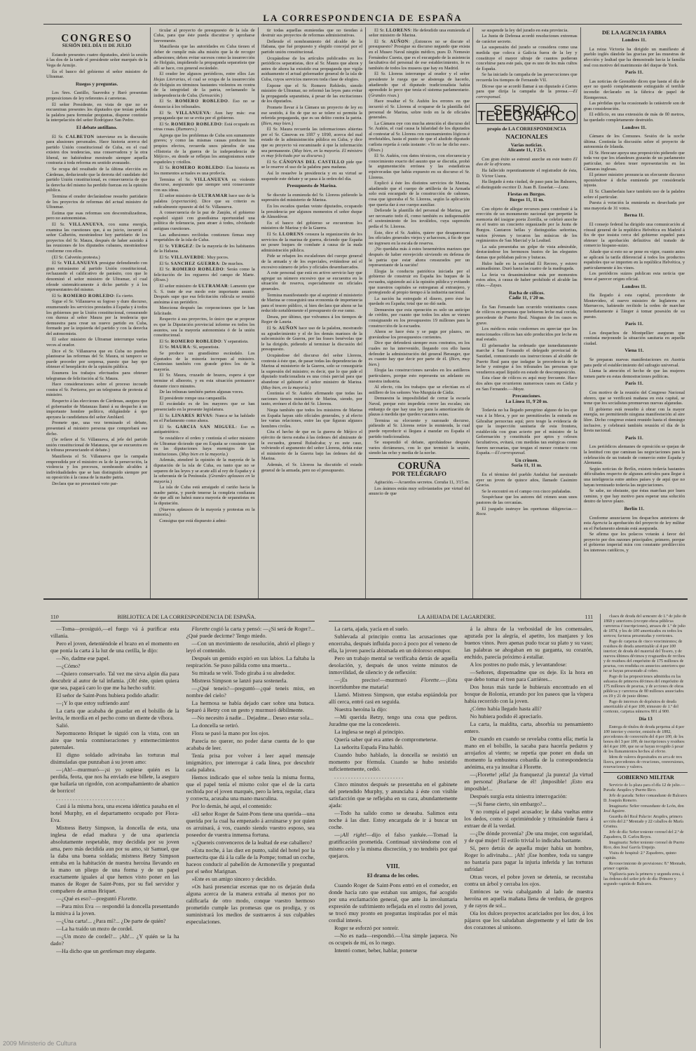LA CORRESPONDENCIA DE ESPAÑA
CONGRESO
SESIÓN DEL DÍA 11 DE JULIO
Estando presentes cuatro diputados, abrió la sesión á las dos de la tarde el presidente señor marqués de la Vega de Armijo.
En el banco del gobierno el señor ministro de Ultramar.
Ruegos y preguntas.
Los Sres. Castillo, Saavedra y Baró presentan proposiciones de ley referentes á carreteras.
El señor Presidente, en vista de que no se encuentran presentes los diputados que tenían pedida la palabra para formular preguntas, dispone continúe la interpelación del señor Rodríguez San Pedro.
El debate antillano.
El Sr. CALBETON interviene en la discusión para alusiones personales. Hace historia acerca del partido Unión constitucional de Cuba, en el cual existen dos tendencias, una conservadora y la otra liberal, no habiéndose mostrado siempre aquella contraria á toda reforma en sentido avanzado.
Se ocupa del resultado de la última elección en Cárdenas, deduciendo que la derrota del candidato del partido Unión constitucional, es consecuencia de que la derecha del mismo ha perdido fuerzas en la opinión pública.
Termina el orador declarándose resuelto partidario de los proyectos de reformas del actual ministro de Ultramar.
Estima que esas reformas son descentralizadoras, pero no autonomistas.
El Sr. VILLANUEVA, con suma energía, examina las cuestiones que, á su juicio, incurrió el señor Calbetón, mostrándose hoy partidario de los proyectos del Sr. Maura, después de haber asistido á las reuniones de los diputados cubanos, mostrándose conforme con ellos.
(El Sr. Calvetón protesta.)
El Sr. VILLANUEVA prosigue defendiendo con gran entusiasmo al partido Unión constitucional, rechazando el calificativo de parásito, con que lo denominó el señor ministro de Ultramar, el cual ofende sistemáticamente á dicho partido y á los representantes del mismo.
El Sr. ROMERO ROBLEDO: Es cierto.
Sigue el Sr. Villanueva su fogoso y duro discurso, enumerando los servicios prestados á España y á todos los gobiernos por la Unión constitucional, censurando con dureza al señor Maura por la tendencia que demuestra para crear un nuevo partido en Cuba, formado por la izquierda del partido y con la derecha del autonomista.
El señor ministro de Ultramar interrumpe varias veces al orador.
Dice el Sr. Villanueva que en Cuba no pueden plantearse las reformas del Sr. Maura, ni tampoco se puede proceder por sorpresa, puesto que hay que obtener el beneplácito de la opinión pública.
Enumera los trabajos efectuados para obtener telegramas de felicitación al Sr. Maura.
Hace consideraciones sobre el proceso incoado contra el Sr. Pertierra, por un telegrama de protesta al ministro.
Respecto á las elecciones de Cárdenas, asegura que el gobernador de Matanzas llamó á su despacho á un importante hombre político, obligándole á que apoyara la candidatura del señor Amblard.
Promete que, una vez terminado el debate, presentará al ministro persona que comprobará ese dicho.
(Se refiere al Sr. Villanueva, al jefe del partido unión constitucional de Matanzas, que se encuentra en la tribuna presenciando el debate.)
Manifiesta el Sr. Villanueva que la campaña emprendida por el ministro es la de la persecución, la violencia y los procesos, nombrando alcaldes á individualidades que se han distinguido siempre por su oposición á la causa de la madre patria.
Declara que no presentará voto par-
ticular al proyecto de presupuesto de la isla de Cuba, para que éste pueda discutirse y aprobarse brevemente.
Manifiesta que las autoridades en Cuba tienen el deber de cumplir más alta misión que la de recoger adhesiones; deben evitar sucesos como la insurrección de Holguín, impidiendo la propaganda separatista que allí se hace, con general escándalo.
El orador lee algunos periódicos, entre ellos Las Hojas Literarias, el cual se ocupa de la insurrección de Holguín en términos bastantes violentos en contra de la integridad de la patria, reclamando la independencia de Cuba. (Sensación.)
El Sr. ROMERO ROBLEDO. Eso no se denuncia á los tribunales.
El Sr. VILLANUEVA: Aun hay más: esa propaganda que no se evita por el gobierno.
El Sr. ROMERO ROBLEDO: Está ocupado en otras cosas. (Rumores.)
Agrega que los problemas de Cuba son sumamente graves; y como las mismas causas producen los propios efectos, recuerda unos párrafos de una «Historia de la guerra de la independencia de Méjico», en donde se reflejan los antagonismos entre españoles y criollos.
El Sr. ROMERO ROBLEDO: Esa historia en los momentos actuales es una profecía.
Termina el Sr. VILLANUEVA su violento discurso, asegurando que siempre será consecuente con sus ideas.
El señor ministro de ULTRAMAR hace uso de la palabra (expectación). Dice que su criterio es radicalmente opuesto al del Sr. Villanueva.
A consecuencia de la paz de Zanjón, el gobierno español siguió con grandísima oportunidad una política de tolerancia, para atraer á todos, olvidando antiguas cuestiones.
Las adhesiones recibidas contienen firmas muy respetables de la isla de Cuba.
El Sr. VERGEZ: De la mayoría de los habitantes de la Habana.
El Sr. VILLAVERDE: Muy pocos.
El Sr. SANCHEZ GUERRA: De muchos.
El Sr. ROMERO ROBLEDO: Serán como la felicitación de los regueros del campo de Marte. (Risas.)
El señor ministro de ULTRAMAR: Lamento que S. S. trate de ese modo este importante asunto. Después supe que esa felicitación ridícula se remitió anónima á un periódico.
Menciona después las corporaciones que le han felicitado.
Respecto á sus proyectos, lo único que se propone es que la Diputación provincial informe en todos los asuntos, sea la mayoría autonomista ó de la unión constitucional.
El Sr. ROMERO ROBLEDO: Y separatista.
El Sr. MAURA: Sí, separatista.
Se produce un grandísimo escándalo. Los diputados de la minoría increpan al ministro. Contestan también con grande gritos los de la mayoría.
El Sr. Maura, cruzado de brazos, espera á que termine el alboroto, y en esta situación permanece durante cinco minutos.
De las tribunas también parten algunas voces.
El presidente rompe una campanilla.
El escándalo es de los mayores que se han presenciado en la presente legislatura.
El Sr. LINARES RIVAS: Nunca se ha hablado en el Parlamento como ahora.
El Sr. GARCIA SAN MIGUEL: Eso es antipatriótico.
Se restablece el orden y continúa el señor ministro de Ultramar diciendo que en España se consiente que en las diputaciones haya enemigos de las instituciones. (Muy bien en la mayoría.)
Además, atenderé la opinión de la mayoría de la diputación de la isla de Cuba, en tanto que no se separen de las leyes y se acate allí al rey de España y á la soberanía de la Península. (Grandes aplausos en la mayoría.)
La isla de Cuba está arraigado el cariño hacia la madre patria, y puede tenerse la completa confianza de que allí no habrá nunca mayoría de separatistas en la diputación.
(Nuevos aplausos de la mayoría y protestas en la minoría.)
Consigna que está dispuesto á admi-
tir todas aquellas enmiendas que no tiendan á destruir sus proyectos de reformas administrativas.
Defiende el nombramiento del alcalde de la Habana, que fué propuesto y elegido concejal por el partido unión constitucional.
Ocupándose de los artículos publicados en los periódicos separatistas, dice al Sr. Maura que ahora y antes de ahora ha existido esa propaganda que vigila asiduamente el actual gobernador general de la isla de Cuba, cuyos servicios merecen toda clase de elogios.
Expone que el Sr. Romero Robledo, siendo ministro de Ultramar, no reformó las leyes para evitar la propaganda separatista, á pesar de las excitaciones de los diputados.
Promete llevar á la Cámara un proyecto de ley en ese sentido, á fin de que no se tolere ni permita la referida propaganda, que es un delito contra la patria. (Bien, muy bien.)
El Sr. Maura recuerda las informaciones abiertas por el Sr. Cánovas en 1887 y 1890, acerca del mal estado de la administración pública en Cuba, y dice que su proyecto vá encaminado á que la información sea permanente. (Muy bien, en la mayoría. El ministro es muy felicitado por su discurso.)
El Sr. CÁNOVAS DEL CASTILLO pide que se le reserve el uso de la palabra para mañana.
Así lo resuelve la presidencia y en su virtud se suspende este debate y se pasa á la orden del día.
Presupuesto de Marina.
Se discute la enmienda del Sr. Llorens pidiendo la supresión del ministerio de Marina.
En los escaños quedan veinte diputados, ocupando la presidencia por algunos momentos el señor duque de Almodóvar.
En el banco del gobierno se encuentran los ministros de Marina y de la Guerra.
El Sr. LLORENS censura la organización de los servicios de la marina de guerra, diciendo que España no posee buques de combate á causa de la mala administración pública.
Pide se rebajen los escalafones del cuerpo general de la armada y de los especiales, evitándose así el excesivo número de jefes y oficiales desembarcados.
A este personal que está en activo servicio hay que agregar un número excesivo que se encuentra en la situación de reserva, especialmente en oficiales generales.
Termina manifestando que al suprimir el ministerio de Marina se conseguirá una economía de importancia para el tesoro público, si bien declara que ahora se ha reducido notablemente el presupuesto de ese ramo.
Desea, por último, que volvamos á los tiempos de Roger de Lauria.
El Sr. AUÑON hace uso de la palabra, mostrando su agradecimiento y el de los demás marinos de la subcomisión de Guerra, por las frases benévolas que le ha dirigido, pidiendo al terminar la discusión del presupuesto.
Ocupándose del discurso del señor Llorens, contesta á éste que, de pasar todas las dependencias de Marina al ministerio de la Guerra, solo se conseguiría la supresión del ministro; es decir, que lo que pide el diputado tradicionalista es una crisis parcial para que abandone el gabinete el señor ministro de Marina. (Muy bien, en la mayoría.)
Continúa el Sr. Auñón afirmando que todas las naciones tienen ministerio de Marina, siendo, por tanto, erróneo el dicho del Sr. Llorens.
Niega también que todos los ministros de Marina en España hayan sido oficiales generales, y al efecto lee varias relaciones, entre las que figuran algunos hombres civiles.
Cita el hecho de que en la guerra de Méjico el ejército de tierra estaba á las órdenes del almirante de la escuadra, general Rubalcaba; y en este caso, volviendo el argumento del señor Llorens, debía estar el ministerio de la Guerra bajo las órdenes del de Marina.
Además, el Sr. Llorens ha discutido el estado general de la armada, pero no el presupuesto.
El Sr. LLORENS: He defendido una enmienda al señor ministro de Marina.
El Sr. AUÑON: ¿Entonces no se discute el presupuesto? Prosigue su discurso negando que exista en el Museo Naval ningún médico, pues D. Nemesio Fernández Cuesta, que es el encargado de la asistencia facultativa del personal de ese establecimiento, lo es también de todos los museos que hay en Madrid.
El Sr. Llorens interrumpe al orador y el señor presidente le ruega que se abstenga de hacerlo, añadiendo que el diputado tradicionalista había aprendido lo poco que tenía el sistema parlamentario. (Grandes risas.)
Hace resaltar el Sr. Auñón los errores en que incurrió el Sr. Llorens al ocuparse de la plantilla del personal de Marina, sobre todo en la de oficiales generales.
La Cámara oye con mucha atención el discurso del Sr. Auñón, el cual causa la hilaridad de los diputados al contestar al Sr. Llorens con razonamientos lógicos é irrefutables, hasta el punto de que el aludido diputado carlista repetía á cada instante: «Yo no he dicho eso». (Risas.)
El Sr. Auñón, con datos técnicos, con elocuencia y conocimiento exacto del asunto que se discutía, probó la argumentación errónea y las estadísticas equivocadas que había expuesto en su discurso el Sr. Llorens.
Explicó á éste los distintos servicios de Marina, añadiendo que el cuerpo de artillería de la Armada solo está encargado de la construcción de cañones, cosa que ignoraba el Sr. Llorens, según la aplicación que quería dar á ese cuerpo auxiliar.
Defiende la plantilla del personal de Marina, por ser necesario todo él, como también es indispensable el sostenimiento de los inválidos, cuya supresión pedía el Sr. Llorens.
Este, dice el Sr. Auñón, quiere que desaparezcan los oficiales generales viejos y achacosos, á fin de que no ingresen en la escala de reserva.
¡No quedaba más á estos beneméritos marinos que después de haber envejecido sirviendo en defensa de la patria que estar ahora censurados por un representante de la nación!
Elogia la conducta patriótica iniciada por el gobierno de construir en España los buques de la escuadra, siguiendo así á la opinión pública y evitando que nuestros capitales se entregaran al extranjero, y protegiendo al propio tiempo á la industria nacional.
La nación ha entregado el dinero, pero éste ha quedado en España; total que no dió nada.
Demuestra que esta operación es solo un anticipo de crédito, por cuanto que todos los años se vienen consignando en los presupuestos 19 millones para la construcción de la escuadra.
Ahora se hace ésta y se paga por plazos, no gravándose los presupuestos corrientes.
Dice que defenderá siempre esos contratos, en los cuales no ha intervenido, llegando con ello hasta defender la administración del general Beranger, que es cuanto hay que decir por parte de él. (Bien, muy bien.)
Elogia las construcciones navales en los astilleros particulares, porque esto representa un adelanto en nuestra industria.
Al efecto, cita los trabajos que se efectúan en el astillero de los señores Vea-Murguía de Cádiz.
Demuestra la imposibilidad de cerrar la escuela Naval, porque esto impediría correr las escalas; sin embargo de que hay una ley para la amortización de plazas á medida que queden vacantes estas.
Termina su elocuente y razonado discurso, pidiendo al Sr. Llorens retire la enmienda, la cual puede reproducir si llegara á mandar en España el partido tradicionalista.
Se suspendió el debate, aprobándose después varios dictámenes, con lo que terminó la sesión, siendo las ocho y media de la noche.
CORUÑA
POR TELÉGRAFO
Agitación.—Acuerdos secretos. Coruña 11, 3'15 m.
Los ánimos están muy soliviantados por virtud del anuncio de que
se suspende la ley del jurado en esta provincia.
La Junta de Defensa acordó resoluciones extremas de carácter secreto.
La suspensión del jurado se considera como una medida que coloca á Galicia fuera de la ley y constituye el mayor ultraje de cuantos pudieran concebirse para este país, que es uno de los más cultos de España.
Se ha iniciado la campaña de las persecuciones que recuerda los tiempos de Fernando VII.
Dícese que se acordó llamar á un diputado á Cortes para que dirija la campaña de la prensa.—El corresponsal.
SERVICIO TELEGRÁFICO
propio de LA CORRESPONDENCIA
NACIONALES
Varias noticias.
Alicante 11, 1'25 t.
Con gran éxito se estrenó anoche en este teatro El duo de la africana.
Ha fallecido repentinamente el registrador de ésta, D. Víctor Usora.
Ha llegado á esta ciudad, de paso para las Baleares, el distinguido escritor D. Juan B. Enseñat.—Luna.
Fiestas en Burgos.
Burgos 11, 11 m.
Con objeto de allegar recursos para contribuir á la erección de un monumento nacional que perpetúe la memoria del insigne poeta Zorrilla, se celebró anoche en el teatro un concierto organizado por la Junta de Burgos. Cantaron bellas y distinguidas señoritas, varios jóvenes y tocaron las músicas de los regimientos de San Marcial y la Lealtad.
La sala presentaba un golpe de vista admirable, destacándose los hermosos bustos de las elegantes damas que poblaban palcos y butacas.
Hubo baile en la sociedad El Recreo, y estuvo animadísimo. Duró hasta las cuatro de la madrugada.
La feria va desanimándose más por momentos estos años, á causa de haber prohibido el alcalde las rifas.—Zayas.
Racha de cólicos.
Cádiz 11, 1'20 m.
En San Fernando han ocurrido veintitantos casos de cólicos en personas que bebieron leche mal cocida, procedente de Puerto Real. Ninguno de los casos es grave.
Los médicos están conformes en apreciar que los mencionados cólicos han sido producidos por leche en mal estado.
El gobernador ha ordenado que inmediatamente marche á San Fernando el delegado provincial de Sanidad, comunicando sus instrucciones al alcalde de Puerto Real para que indague la procedencia de la leche y entregue á los tribunales las personas que vendieron aquel líquido en estado de descomposición.
Esta clase de cólicos es aquí muy frecuente. Hace dos años que ocurrieron numerosos casos en Cádiz y en San Fernando.—Moya.
Precauciones.
La Línea 11, 9'20 m.
Todavía no ha llegado peregrino alguno de los que van á la Meca, y por no permitírseles la entrada en Gibraltar pernoctan aquí; pero tengo la evidencia de que la inspección sanitaria de esta frontera, establecida con gran acierto por el ministro de la Gobernación y constituida por aptos y celosos facultativos, evitará, con medidas tan enérgicas como fueren necesarias, que tengan el menor contacto con España.—El corresponsal.
Un crimen.
Soria 11, 11 m.
En el término del pueblo Andaluz fué asesinado ayer un joven de quince años, llamado Casimiro Gracia.
Se le encontró en el campo con cinco puñaladas.
Sospéchase que los autores del crimen sean unos pastores de las cercanías.
El juzgado instruye las oportunas diligencias.—Roca.
DE LA AGENCIA FABRA
Londres 11.
La reina Victoria ha dirigido un manifiesto al pueblo inglés dándole las gracias por las muestras de afección y lealtad que ha demostrado hacia la familia real con motivo del matrimonio del duque de York.
Paris 11.
Las noticias de Grenoble dicen que hasta el día de ayer no quedó completamente extinguido el terrible incendio declarado en la fábrica de papel de Riomperoux.
Las pérdidas que ha ocasionado la catástrofe son de gran consideración.
El edificio, en una extensión de más de 80 metros, ha quedado completamente destruido.
Londres 11.
Cámara de los Comunes. Sesión de la noche última. Continúa la discusión sobre el proyecto de autonomía de Irlanda.
El Sr. Hencaze apoya una proposición pidiendo que toda vez que los irlandeses gozarán de un parlamento particular, no deben tener representación en las Cámaras inglesas.
El primer ministro pronuncia un elocuente discurso oponiéndose á dicha enmienda por considerarla injusta.
El Sr. Chamberlain hace también uso de la palabra sobre el particular.
Puesta á votación la enmienda es desechada por una mayoría de 31 votos.
Berna 11.
El consejo federal ha dirigido una comunicación al cónsul general de la república Helvética en Madrid á fin de que insista cerca del gobierno español para obtener la aprobación definitiva del tratado de comercio hispano-suizo.
Añade que si esto no se pone en vigor, cuanto antes se aplicará la tarifa diferencial á todos los productos españoles que se importen en la república Helvética, y particularmente á los vinos.
Los periódicos suizos publican esta noticia que tiene al parecer origen oficial.
Londres 11.
Ha llegado á esta capital, procedente de Montevideo, el nuevo ministro de Inglaterra en Marruecos, habiendo recibido la orden de marchar inmediatamente á Tánger á tomar posesión de su puesto.
Paris 11.
Los despachos de Montpellier aseguran que continúa mejorando la situación sanitaria en aquella ciudad.
Viena 11.
Se preparan nuevas manifestaciones en Austria para pedir el establecimiento del sufragio universal.
Llama la atención el hecho de que las mujeres tomen parte en estas demostraciones políticas.
Paris 11.
Con motivo de la reunión del Congreso Nacional obrero, que se verificará mañana en esta capital, se teme que los socialistas promuevan nuevas algaradas.
El gobierno está resuelto á obrar con la mayor energía, no permitiendo ninguna manifestación al aire libre. Dicho congreso estará reunido hasta el domingo inclusive, y celebrará también reunión el día de la fiesta nacional.
Paris 11.
Los periódicos alemanes de oposición se quejan de la lentitud con que caminan las negociaciones para la celebración de un tratado de comercio entre España y Alemania.
Según noticias de Berlín, existen todavía bastantes dificultades respecto de algunos artículos para llegar á una inteligencia entre ambos países y de aquí que no hayan terminado todavía las negociaciones.
Se sabe, no obstante, que éstas marchan por buen camino, y que hay motivo para esperar una solución dentro de breve plazo.
Berlín 11.
Conforme anunciaron los despachos anteriores de esta Agencia la aprobación del proyecto de ley militar en el Parlamento alemán está asegurada.
Se afirma que los polacos votarán á favor del proyecto por dos razones principales; primero, porque el gobierno imperial mira con constante predilección los intereses católicos, y
110 BIBLIOTECA DE LA CORRESPONDENCIA DE ESPAÑA.
—Toma—prosiguió,—el fuego vá á purificar esta villanía.
Pero el joven, deteniéndole el brazo en el momento en que ponía la carta á la luz de una cerilla, le dijo:
—No, dadme ese papel.
—¿Cómo?
—Quiero conservarlo. Tal vez me sirva algún día para descubrir al autor de tal infamia. ¡Oh! éste, quien quiera que sea, pagará caro lo que me ha hecho sufrir.
El señor de Saint-Pons hubiera podido añadir:
—¡Y lo que estoy sufriendo aun!
La carta que acababa de guardar en el bolsillo de la levita, le mordía en el pecho como un diente de víbora.
Salió.
Nepomuceno Briquet le siguió con la vista, con un aire que tenía conmiseraciones y enternecimientos paternales.
El digno soldado adivinaba las torturas mal disimuladas que punzaban á su joven amo:
—¡Ah!—murmuró—¡si yo supiese quién es la perdida, feota, que nos ha enviado ese billete, la aseguro que bailaría un rigodón, con acompañamiento de abanico de borrico!
. . . . . . . . . . . . . . . . . . . . . . . . .
Casi á la misma hora, una escena idéntica pasaba en el hotel Murphy, en el departamento ocupado por Flora-Eva.
Mistress Betzy Simpson, la doncella de esta, una inglesa de edad madura y de una apariencia absolutamente respetable, muy decidida por su joven ama, pero más decidida aun por su amo, sir Samuel, que la daba una buena soldada; mistress Betzy Simpson entraba en la habitación de nuestra heroína llevando en la mano un pliego de una forma y de un papel exactamente iguales al que hemos visto poner en las manos de Roger de Saint-Pons, por su fiel servidor y compañero de armas Briquet.
—¿Qué es eso?—preguntó Florette.
—Para miss Eva — respondió la doncella presentando la misiva á la joven.
—¿Una carta!... ¿Para mí?... ¿De parte de quién?
—La ha traído un mozo de cordel.
—¿Un mozo de cordel?... ¡Ah!... ¿Y quién se la ha dado?
—Ha dicho que un gentleman muy elegante.
Florette cogió la carta y pensó: —¿Si será de Roger?... ¿Qué puede decirme? Tengo miedo.
—Con un movimiento de resolución, abrió el pliego y leyó el contenido.
Después un gemido expiró en sus labios. La faltaba la respiración. Se puso pálida como una muerta...
Su mirada se veló. Todo giraba á su alrededor.
Mistress Simpson se lanzó para sostenerla.
—¿Qué teneis?—preguntó—¿qué teneis miss, en nombre del cielo?
La hermosa se había dejado caer sobre una butaca. Separó á Betzy con un gesto y murmuró débilmente.
—No necesito á nadie... Dejadme... Deseo estar sola...
La doncella se retiró.
Flora se pasó la mano por los ojos.
Parecía no querer, no poder darse cuenta de lo que acababa de leer.
Tenía prisa por volver á leer aquel mensaje imigmático, por interrogar á cada línea, por descubrir cada palabra.
Hemos indicado que el sobre tenía la misma forma, que el papel tenía el mismo color que el de la carta recibida por el joven marqués, pero la letra, regular, clara y correcta, acusaba una mano masculina.
Por lo demás, hé aquí, el contenido:
«El señor Roger de Saint-Pons tiene una querida—una querida por la cual ha empezado á arruinarse y por quien os arruinará, á vos, cuando siendo vuestro esposo, sea poseedor de vuestra inmensa fortuna.
»¿Quereis convenceros de la lealtad de ese caballero?
»Esta noche, á las diez en punto, salid del hotel por la puertecita que dá á la calle de la Pompe; tomad un coche, haceos conducir al pabellón de Armoneville y preguntad por el señor Marignan.
»Este es un amigo sincero y decidido.
»Os hará presenciar escenas que no os dejarán duda alguna acerca de la manera extraña al menos por no calificarla de otro modo, conque vuestro hermoso prometido cumple las promesas que os prodiga, y os suministrará los medios de sustraeros á sus culpables especulaciones.
LA AHIJADA DE LAGARDERE. 111
La carta, ajada, yacía en el suelo.
Sublevada al principio contra las acusaciones que encerraba, después influida poco á poco por el veneno de ella, la joven parecía abismada en un doloroso estupor.
Pero un trabajo mental se verificaba detrás de aquella desolación, y, después de unos veinte minutos de inmovilidad, de silencio y de reflexión:
—¡Es preciso!—murmuró Florette.—¡Esta incertidumbre me mataría!
Llamó. Mistress Simpson, que estaba espiándola por allí cerca, entró casi en seguida.
Nuestra heroína la dijo:
—Mi querida Betzy, tengo una cosa que pediros. Juradme que me la concedereis.
La inglesa se negó al principio.
Quería saber qué era antes de comprometerse.
La señorita Espada Fina habló.
Cuando hubo hablado, la doncella se resistió un momento por fórmula. Cuando se hubo resistido suficientemente, cedió.
. . . . . . . . . . . . . . . . . . . . . . . . .
Cinco minutos después se presentaba en el gabinete del pretendido Murphy, y anunciaba á éste con visible satisfacción que se reflejaba en su cara, abundantemente ajada:
—Todo ha salido como se deseaba. Salimos esta noche á las diez. Estoy encargada de ir á buscar un coche.
—¡All right!—dijo el falso yankée.—Tomad la gratificación prometida. Continuad sirviéndome con el mismo celo y la misma discreción, y no tendréis por qué quejaros.
VIII.
El drama de los celos.
Cuando Roger de Saint-Pons entró en el comedor, en donde hacía rato que estaban sus amigos, fué acogido por una exclamación general, que ante la involuntaria expresión de sufrimiento reflejada en el rostro del joven, se trocó muy pronto en preguntas inspiradas por el más cordial interés.
Roger se esforzó por sonreír.
—No es nada—respondió.—Una simple jaqueca. No os ocupeis de mí, os lo ruego.
Intentó comer, beber, hablar, ponerse
á la altura de la verbosidad de los comensales, aguzada por la alegría, el apetito, los manjares y los buenos vinos. Pero apenas pudo tocar su plato y su vaso; las palabras se ahogaban en su garganta, su corazón, enchido, parecía próximo á estallar.
A los postres no pudo más, y levantandose:
—Señores, dispensadme que os deje. Es la hora en que debo tomar el tren para Carrières...
Dos horas más tarde le hubierais encontrado en el bosque de Bolonia, errando por los paseos que la víspera había recorrido con la joven.
¿Cómo había llegado hasta allí?
No hubiera podido él apreciarlo.
La carta, la maldita, carta, absorbía su pensamiento entero.
De cuando en cuando se revelaba contra ella; metía la mano en el bolsillo, la sacaba para hacerla pedazos y arrojarlos al viento; se repetía que poner en duda un momento la embustera cobardía de la correspondencia anónima, era ya insultar á Florette.
—¡Florette! ¡ella! ¡la franqueza! ¡la pureza! ¡la virtud en persona! ¡Burlarse de él! ¡Imposible! ¡Esto era imposible!...
Después surgía esta siniestra interrogación:
—¡Si fuese cierto, sin embargo?...
Y no rompía el papel acusador; le daba vueltas entre los dedos, como si oprimiéndole y triturándole fuera á extraer de él la verdad.
—¿De dónde provenía? ¡De una mujer, con seguridad, y de qué mujer! El estilo trivial lo indicaba bastante.
Sí, pero detrás de aquella mujer había un hombre, Roger lo adivinaba... ¡Ah! ¡Ese hombre, toda su sangre no bastaría para pagar la injuria inferida y las torturas sufridas!
Otras veces, el pobre joven se detenía, se recostaba contra un árbol y cerraba los ojos.
Entónces se veía cabalgando al lado de nuestra heroína en aquella mañana llena de verdura, de gorgeos y de rayos de sol...
Oía los dulces proyectos acariciados por los dos, á los pájaros que los saludaban alegremente y el latir de los dos corazones al unísono.
clases de deuda del semestre de 1.º de julio de 1869 y anteriores (excepto obras públicas carreteras é inscripciones), atrasos de 1.º de julio de 1874, y los de 100 amortizados en todos los sorteos; facturas presentadas y corrientes.
Pago de carpetas de cinco vencimientos; de residuos de deuda amortizable al 4 por 100 interior; de deuda del material del Tesoro, y de nuevos últimos décimos y resguardos de recibos y de residuos del empréstito de 175 millones de pesetas, con rendidas en anuncios anteriores que no se hayan presentado al cobro.
Pago de las proposiciones admitidas en las subastas de primeros décimos del empréstito de 175 millones de pesetas, y de acciones de obras públicas y carreteras de 80 millones anunciados en 19 y 21 de junio último.
Pago de intereses de depósitos de deuda amortizable al 4 por 100, trimestre de 1.º del corriente, carpetas números 801 al 900.
Día 13
Entrega de títulos de deuda perpetua al 4 por 100 interior y exterior, emisión de 1882, procedentes de conversión del 4 por 100, de los bonos del 3 por 100, de inscripciones y residuos del 4 por 100, que no se hayan recogido á pesar de los llamamientos hechos al efecto.
Idem de valores depositados en arca de tres llaves, procedentes de creaciones, conversiones, renovaciones y valores.
GOBIERNO MILITAR
Servicio de la plaza para el día 12 de julio.—Parada: Arapiles y Puerto Rico.
Jefe de parada: Señor comandante de Baleares D. Joaquín Romero.
Imaginaria: Señor comandante de León, don José Aguirre.
Guardia del Real Palacio: Arapiles, primera sección del 2.º Montado y 22 caballos de María Cristina.
Jefe de día: Señor teniente coronel del 2.º de Zapadores, D. Carlos Reyes.
Imaginaria: Señor teniente coronel de Puerto Rico, don José García Urquijo.
Visita de hospital: 2.º Zapadores, quinto capitán.
Reconocimiento de provisiones: 8.º Montado, primer capitán.
Vigilancia para la primera y segunda zona, á las órdenes del señor jefe de día: Primero y segundo capitán de Baleares.
2009 Ministerio de Cultura